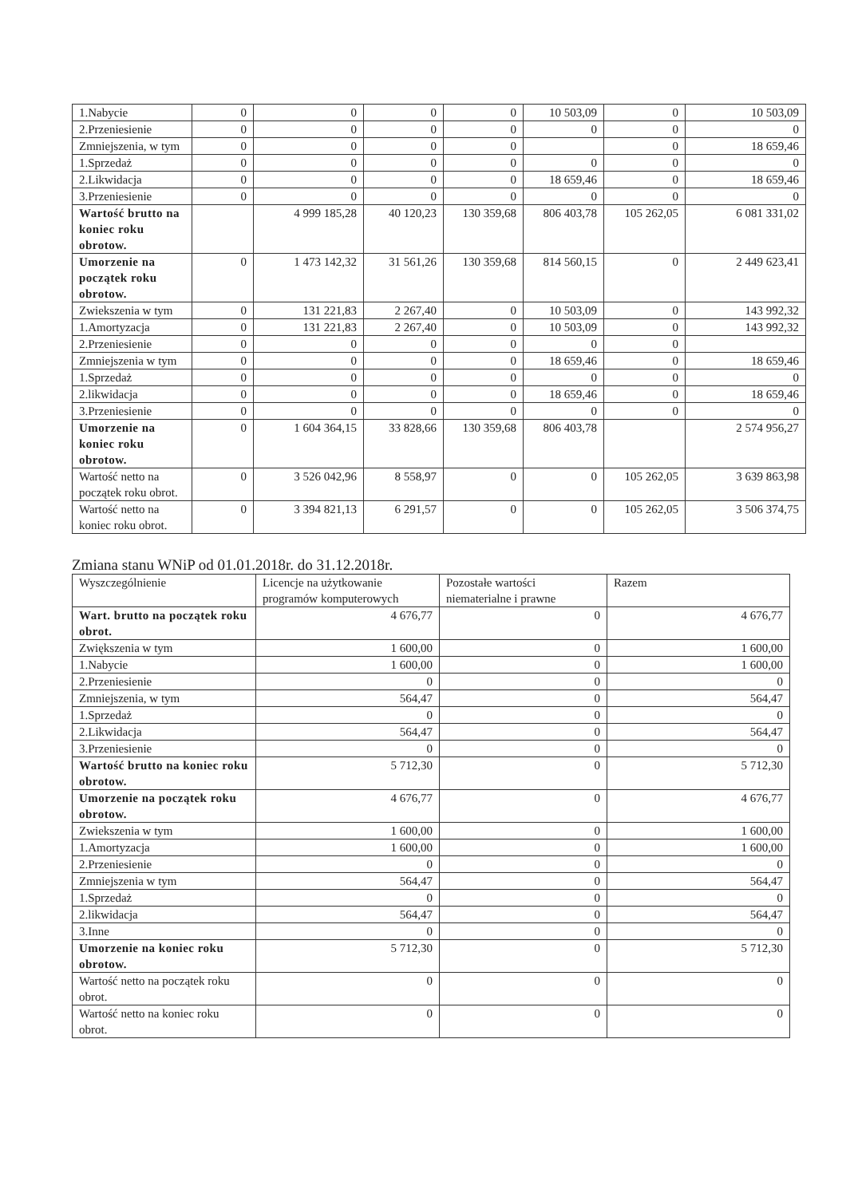| 1.Nabycie | 0 | 0 | 0 | 0 | 10 503,09 | 0 | 10 503,09 |
| 2.Przeniesienie | 0 | 0 | 0 | 0 | 0 | 0 | 0 |
| Zmniejszenia, w tym | 0 | 0 | 0 | 0 | | 0 | 18 659,46 |
| 1.Sprzedaż | 0 | 0 | 0 | 0 | 0 | 0 | 0 |
| 2.Likwidacja | 0 | 0 | 0 | 0 | 18 659,46 | 0 | 18 659,46 |
| 3.Przeniesienie | 0 | 0 | 0 | 0 | 0 | 0 | 0 |
| Wartość brutto na koniec roku obrotow. | | 4 999 185,28 | 40 120,23 | 130 359,68 | 806 403,78 | 105 262,05 | 6 081 331,02 |
| Umorzenie na początek roku obrotow. | 0 | 1 473 142,32 | 31 561,26 | 130 359,68 | 814 560,15 | 0 | 2 449 623,41 |
| Zwiekszenia w tym | 0 | 131 221,83 | 2 267,40 | 0 | 10 503,09 | 0 | 143 992,32 |
| 1.Amortyzacja | 0 | 131 221,83 | 2 267,40 | 0 | 10 503,09 | 0 | 143 992,32 |
| 2.Przeniesienie | 0 | 0 | 0 | 0 | 0 | 0 | |
| Zmniejszenia w tym | 0 | 0 | 0 | 0 | 18 659,46 | 0 | 18 659,46 |
| 1.Sprzedaż | 0 | 0 | 0 | 0 | 0 | 0 | 0 |
| 2.likwidacja | 0 | 0 | 0 | 0 | 18 659,46 | 0 | 18 659,46 |
| 3.Przeniesienie | 0 | 0 | 0 | 0 | 0 | 0 | 0 |
| Umorzenie na koniec roku obrotow. | 0 | 1 604 364,15 | 33 828,66 | 130 359,68 | 806 403,78 | | 2 574 956,27 |
| Wartość netto na początek roku obrot. | 0 | 3 526 042,96 | 8 558,97 | 0 | 0 | 105 262,05 | 3 639 863,98 |
| Wartość netto na koniec roku obrot. | 0 | 3 394 821,13 | 6 291,57 | 0 | 0 | 105 262,05 | 3 506 374,75 |
Zmiana stanu WNiP od 01.01.2018r. do 31.12.2018r.
| Wyszczególnienie | Licencje na użytkowanie programów komputerowych | Pozostałe wartości niematerialne i prawne | Razem |
| --- | --- | --- | --- |
| Wart. brutto na początek roku obrot. | 4 676,77 | 0 | 4 676,77 |
| Zwiększenia w tym | 1 600,00 | 0 | 1 600,00 |
| 1.Nabycie | 1 600,00 | 0 | 1 600,00 |
| 2.Przeniesienie | 0 | 0 | 0 |
| Zmniejszenia, w tym | 564,47 | 0 | 564,47 |
| 1.Sprzedaż | 0 | 0 | 0 |
| 2.Likwidacja | 564,47 | 0 | 564,47 |
| 3.Przeniesienie | 0 | 0 | 0 |
| Wartość brutto na koniec roku obrotow. | 5 712,30 | 0 | 5 712,30 |
| Umorzenie na początek roku obrotow. | 4 676,77 | 0 | 4 676,77 |
| Zwiekszenia w tym | 1 600,00 | 0 | 1 600,00 |
| 1.Amortyzacja | 1 600,00 | 0 | 1 600,00 |
| 2.Przeniesienie | 0 | 0 | 0 |
| Zmniejszenia w tym | 564,47 | 0 | 564,47 |
| 1.Sprzedaż | 0 | 0 | 0 |
| 2.likwidacja | 564,47 | 0 | 564,47 |
| 3.Inne | 0 | 0 | 0 |
| Umorzenie na koniec roku obrotow. | 5 712,30 | 0 | 5 712,30 |
| Wartość netto na początek roku obrot. | 0 | 0 | 0 |
| Wartość netto na koniec roku obrot. | 0 | 0 | 0 |